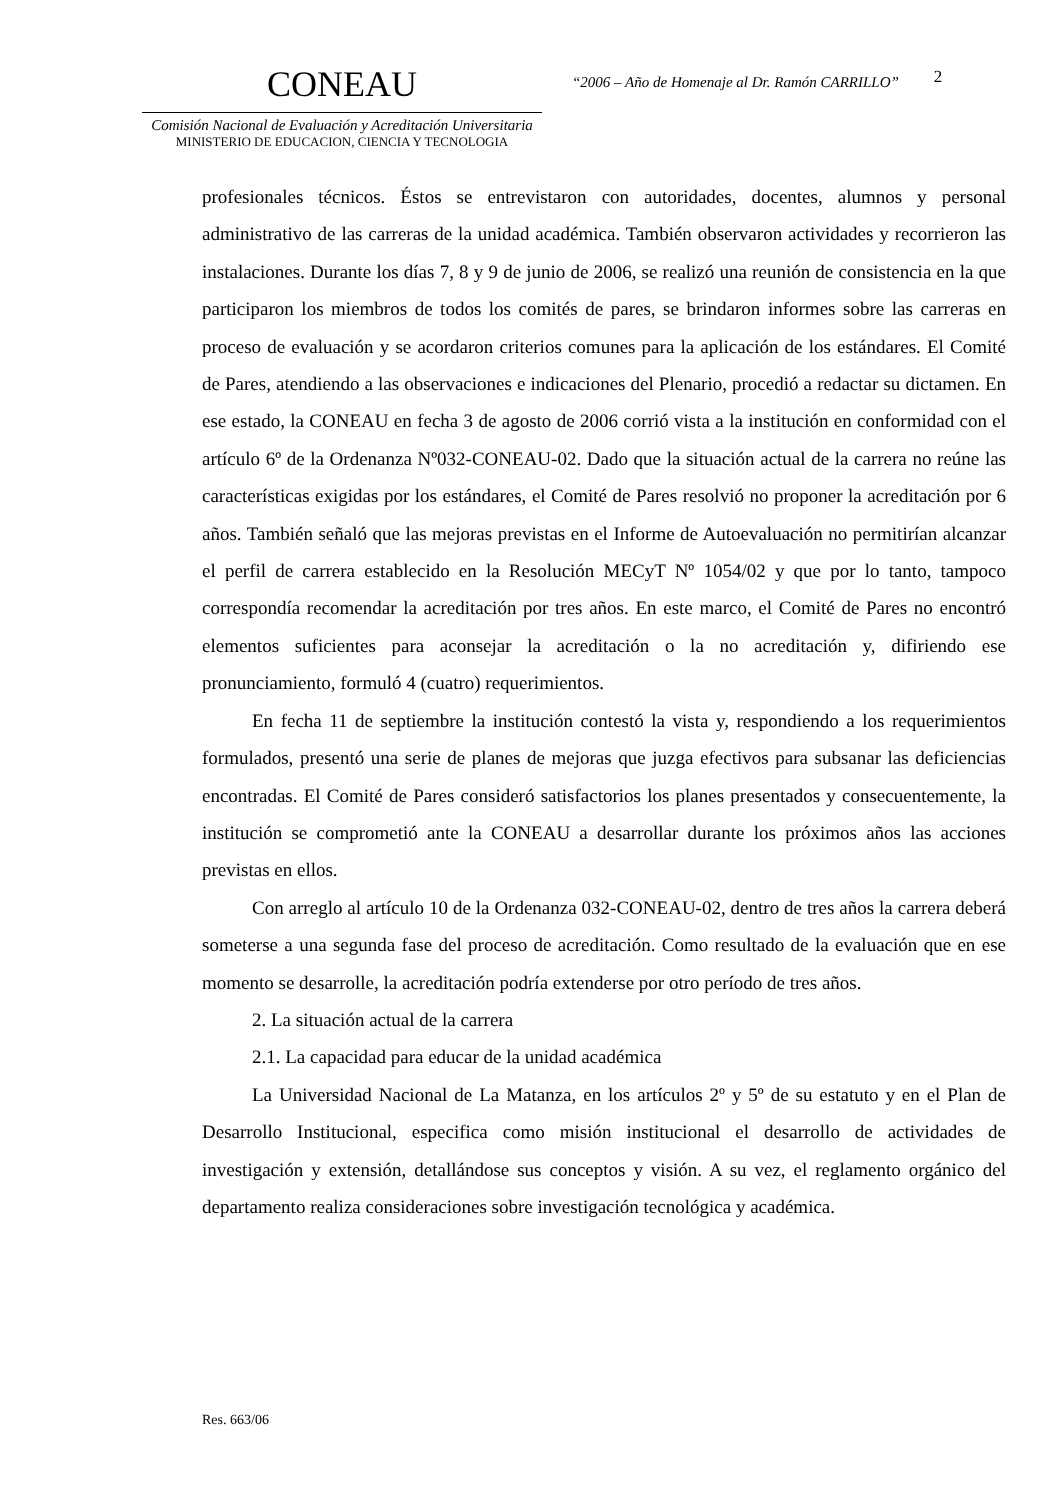CONEAU
Comisión Nacional de Evaluación y Acreditación Universitaria
MINISTERIO DE EDUCACION, CIENCIA Y TECNOLOGIA
“2006 – Año de Homenaje al Dr. Ramón CARRILLO”
2
profesionales técnicos. Éstos se entrevistaron con autoridades, docentes, alumnos y personal administrativo de las carreras de la unidad académica. También observaron actividades y recorrieron las instalaciones. Durante los días 7, 8 y 9 de junio de 2006, se realizó una reunión de consistencia en la que participaron los miembros de todos los comités de pares, se brindaron informes sobre las carreras en proceso de evaluación y se acordaron criterios comunes para la aplicación de los estándares. El Comité de Pares, atendiendo a las observaciones e indicaciones del Plenario, procedió a redactar su dictamen. En ese estado, la CONEAU en fecha 3 de agosto de 2006 corrió vista a la institución en conformidad con el artículo 6º de la Ordenanza Nº032-CONEAU-02. Dado que la situación actual de la carrera no reúne las características exigidas por los estándares, el Comité de Pares resolvió no proponer la acreditación por 6 años. También señaló que las mejoras previstas en el Informe de Autoevaluación no permitirían alcanzar el perfil de carrera establecido en la Resolución MECyT Nº 1054/02 y que por lo tanto, tampoco correspondía recomendar la acreditación por tres años. En este marco, el Comité de Pares no encontró elementos suficientes para aconsejar la acreditación o la no acreditación y, difiriendo ese pronunciamiento, formuló 4 (cuatro) requerimientos.
En fecha 11 de septiembre la institución contestó la vista y, respondiendo a los requerimientos formulados, presentó una serie de planes de mejoras que juzga efectivos para subsanar las deficiencias encontradas. El Comité de Pares consideró satisfactorios los planes presentados y consecuentemente, la institución se comprometió ante la CONEAU a desarrollar durante los próximos años las acciones previstas en ellos.
Con arreglo al artículo 10 de la Ordenanza 032-CONEAU-02, dentro de tres años la carrera deberá someterse a una segunda fase del proceso de acreditación. Como resultado de la evaluación que en ese momento se desarrolle, la acreditación podría extenderse por otro período de tres años.
2. La situación actual de la carrera
2.1. La capacidad para educar de la unidad académica
La Universidad Nacional de La Matanza, en los artículos 2º y 5º de su estatuto y en el Plan de Desarrollo Institucional, especifica como misión institucional el desarrollo de actividades de investigación y extensión, detallándose sus conceptos y visión. A su vez, el reglamento orgánico del departamento realiza consideraciones sobre investigación tecnológica y académica.
Res. 663/06